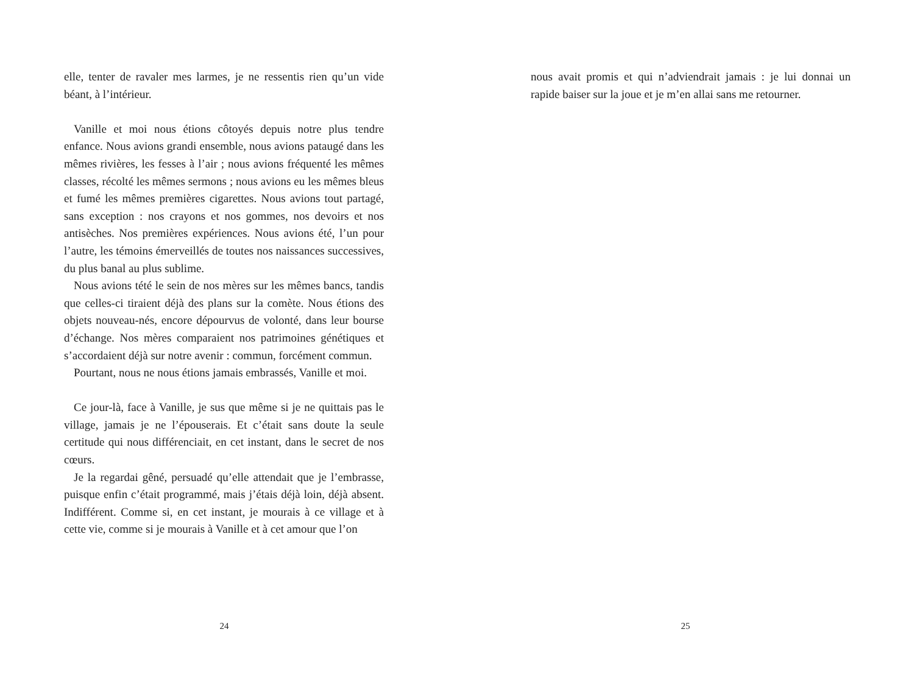elle, tenter de ravaler mes larmes, je ne ressentis rien qu’un vide béant, à l’intérieur.
Vanille et moi nous étions côtoyés depuis notre plus tendre enfance. Nous avions grandi ensemble, nous avions pataugé dans les mêmes rivières, les fesses à l’air ; nous avions fréquenté les mêmes classes, récolté les mêmes sermons ; nous avions eu les mêmes bleus et fumé les mêmes premières cigarettes. Nous avions tout partagé, sans exception : nos crayons et nos gommes, nos devoirs et nos antisèches. Nos premières expériences. Nous avions été, l’un pour l’autre, les témoins émerveillés de toutes nos naissances successives, du plus banal au plus sublime.
Nous avions tété le sein de nos mères sur les mêmes bancs, tandis que celles-ci tiraient déjà des plans sur la comète. Nous étions des objets nouveau-nés, encore dépourvus de volonté, dans leur bourse d’échange. Nos mères comparaient nos patrimoines génétiques et s’accordaient déjà sur notre avenir : commun, forcément commun.
Pourtant, nous ne nous étions jamais embrassés, Vanille et moi.
Ce jour-là, face à Vanille, je sus que même si je ne quittais pas le village, jamais je ne l’épouserais. Et c’était sans doute la seule certitude qui nous différenciait, en cet instant, dans le secret de nos cœurs.
Je la regardai gêné, persuadé qu’elle attendait que je l’embrasse, puisque enfin c’était programmé, mais j’étais déjà loin, déjà absent. Indifférent. Comme si, en cet instant, je mourais à ce village et à cette vie, comme si je mourais à Vanille et à cet amour que l’on
24
nous avait promis et qui n’adviendrait jamais : je lui donnai un rapide baiser sur la joue et je m’en allai sans me retourner.
25